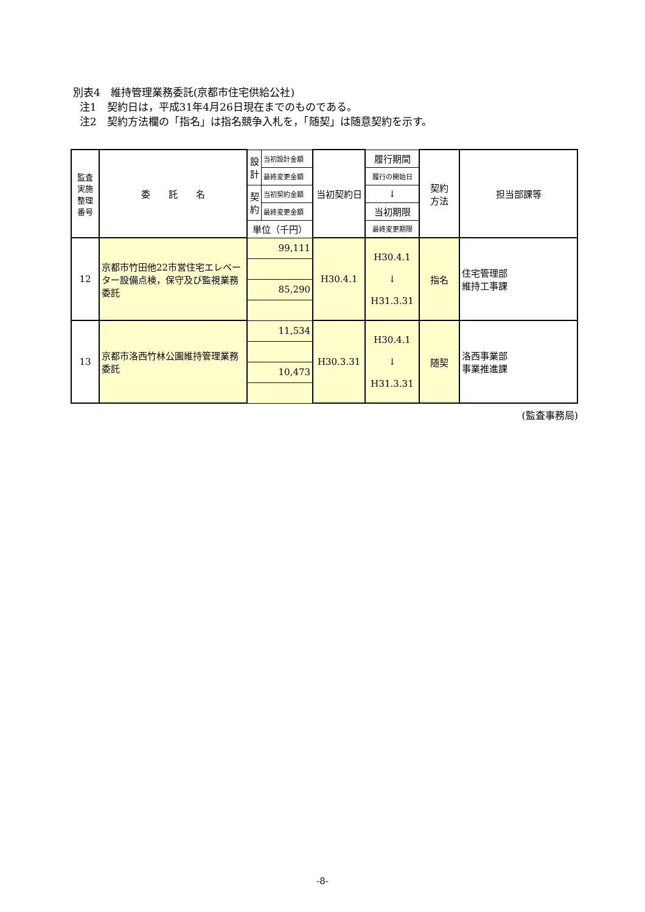別表4　維持管理業務委託(京都市住宅供給公社)
注1　契約日は，平成31年4月26日現在までのものである。
注2　契約方法欄の「指名」は指名競争入札を，「随契」は随意契約を示す。
| 監査 実施 整理 番号 | 委 託 名 | 設 計 | 当初設計金額 | 当初契約日 | 履行期間 | 契約 方法 | 担当部課等 |
| | | | 最終変更金額 | | 履行の開始日 | | |
| | | 契 約 | 当初契約金額 | | ↓ | | |
| | | | 最終変更金額 | | 当初期限 | | |
| | | 単位（千円） | | | 最終変更期限 | | |
| 12 | 京都市竹田他22市営住宅エレベーター設備点検，保守及び監視業務委託 | 99,111 | | H30.4.1 | H30.4.1 ↓ H31.3.31 | 指名 | 住宅管理部 維持工事課 |
| | | 85,290 | | | | | |
| 13 | 京都市洛西竹林公園維持管理業務委託 | 11,534 | | H30.3.31 | H30.4.1 ↓ H31.3.31 | 随契 | 洛西事業部 事業推進課 |
| | | 10,473 | | | | | |
(監査事務局)
-8-